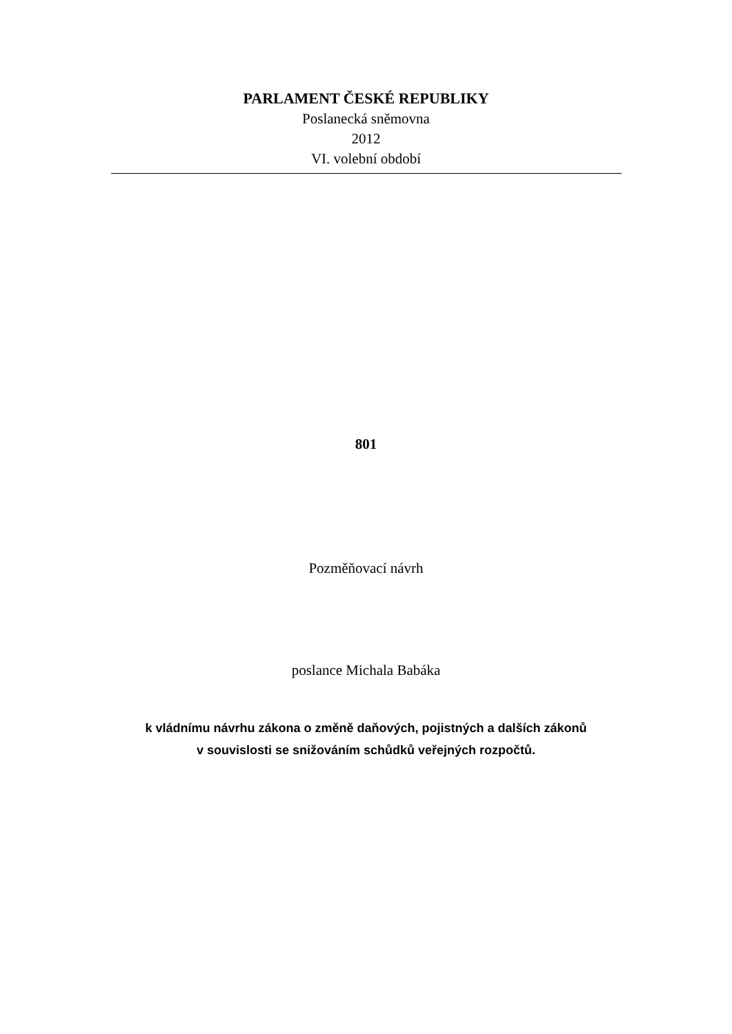PARLAMENT ČESKÉ REPUBLIKY
Poslanecká sněmovna
2012
VI. volební období
801
Pozměňovací návrh
poslance Michala Babáka
k vládnímu návrhu zákona o změně daňových, pojistných a dalších zákonů
v souvislosti se snižováním schůdků veřejných rozpočtů.